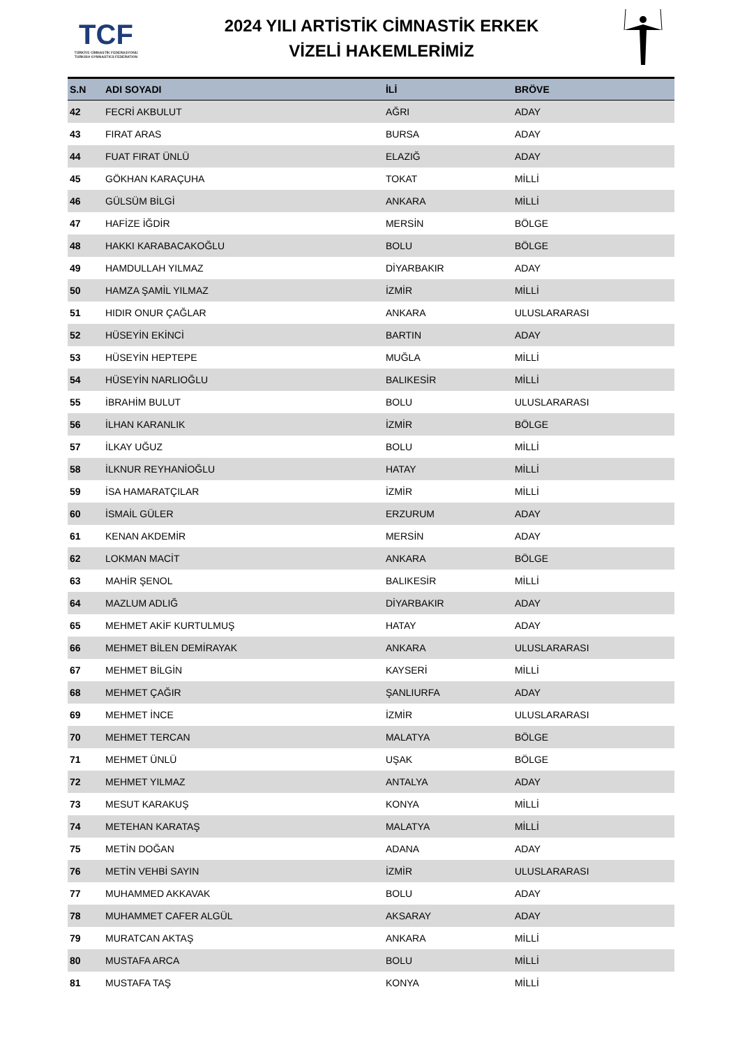TCF
TÜRKİYE CİMNASTİK FEDERASYONU
TURKISH GYMNASTICS FEDERATION
2024 YILI ARTİSTİK CİMNASTİK ERKEK
VİZELİ HAKEMLERİMİZ
| S.N | ADI SOYADI | İLİ | BRÖVE |
| --- | --- | --- | --- |
| 42 | FECRİ AKBULUT | AĞRI | ADAY |
| 43 | FIRAT ARAS | BURSA | ADAY |
| 44 | FUAT FIRAT ÜNLÜ | ELAZIĞ | ADAY |
| 45 | GÖKHAN KARAÇUHA | TOKAT | MİLLİ |
| 46 | GÜLSÜM BİLGİ | ANKARA | MİLLİ |
| 47 | HAFİZE İĞDİR | MERSİN | BÖLGE |
| 48 | HAKKI KARABACAKOĞLU | BOLU | BÖLGE |
| 49 | HAMDULLAH YILMAZ | DİYARBAKIR | ADAY |
| 50 | HAMZA ŞAMİL YILMAZ | İZMİR | MİLLİ |
| 51 | HIDIR ONUR ÇAĞLAR | ANKARA | ULUSLARARASI |
| 52 | HÜSEYİN EKİNCİ | BARTIN | ADAY |
| 53 | HÜSEYİN HEPTEPE | MUĞLA | MİLLİ |
| 54 | HÜSEYİN NARLIOĞLU | BALIKESİR | MİLLİ |
| 55 | İBRAHİM BULUT | BOLU | ULUSLARARASI |
| 56 | İLHAN KARANLIK | İZMİR | BÖLGE |
| 57 | İLKAY UĞUZ | BOLU | MİLLİ |
| 58 | İLKNUR REYHANİOĞLU | HATAY | MİLLİ |
| 59 | İSA HAMARATÇILAR | İZMİR | MİLLİ |
| 60 | İSMAİL GÜLER | ERZURUM | ADAY |
| 61 | KENAN AKDEMİR | MERSİN | ADAY |
| 62 | LOKMAN MACİT | ANKARA | BÖLGE |
| 63 | MAHİR ŞENOL | BALIKESİR | MİLLİ |
| 64 | MAZLUM ADLIĞ | DİYARBAKIR | ADAY |
| 65 | MEHMET AKİF KURTULMUŞ | HATAY | ADAY |
| 66 | MEHMET BİLEN DEMİRAYAK | ANKARA | ULUSLARARASI |
| 67 | MEHMET BİLGİN | KAYSERİ | MİLLİ |
| 68 | MEHMET ÇAĞIR | ŞANLIURFA | ADAY |
| 69 | MEHMET İNCE | İZMİR | ULUSLARARASI |
| 70 | MEHMET TERCAN | MALATYA | BÖLGE |
| 71 | MEHMET ÜNLÜ | UŞAK | BÖLGE |
| 72 | MEHMET YILMAZ | ANTALYA | ADAY |
| 73 | MESUT KARAKUŞ | KONYA | MİLLİ |
| 74 | METEHAN KARATAŞ | MALATYA | MİLLİ |
| 75 | METİN DOĞAN | ADANA | ADAY |
| 76 | METİN VEHBİ SAYIN | İZMİR | ULUSLARARASI |
| 77 | MUHAMMED AKKAVAK | BOLU | ADAY |
| 78 | MUHAMMET CAFER ALGÜL | AKSARAY | ADAY |
| 79 | MURATCAN AKTAŞ | ANKARA | MİLLİ |
| 80 | MUSTAFA ARCA | BOLU | MİLLİ |
| 81 | MUSTAFA TAŞ | KONYA | MİLLİ |